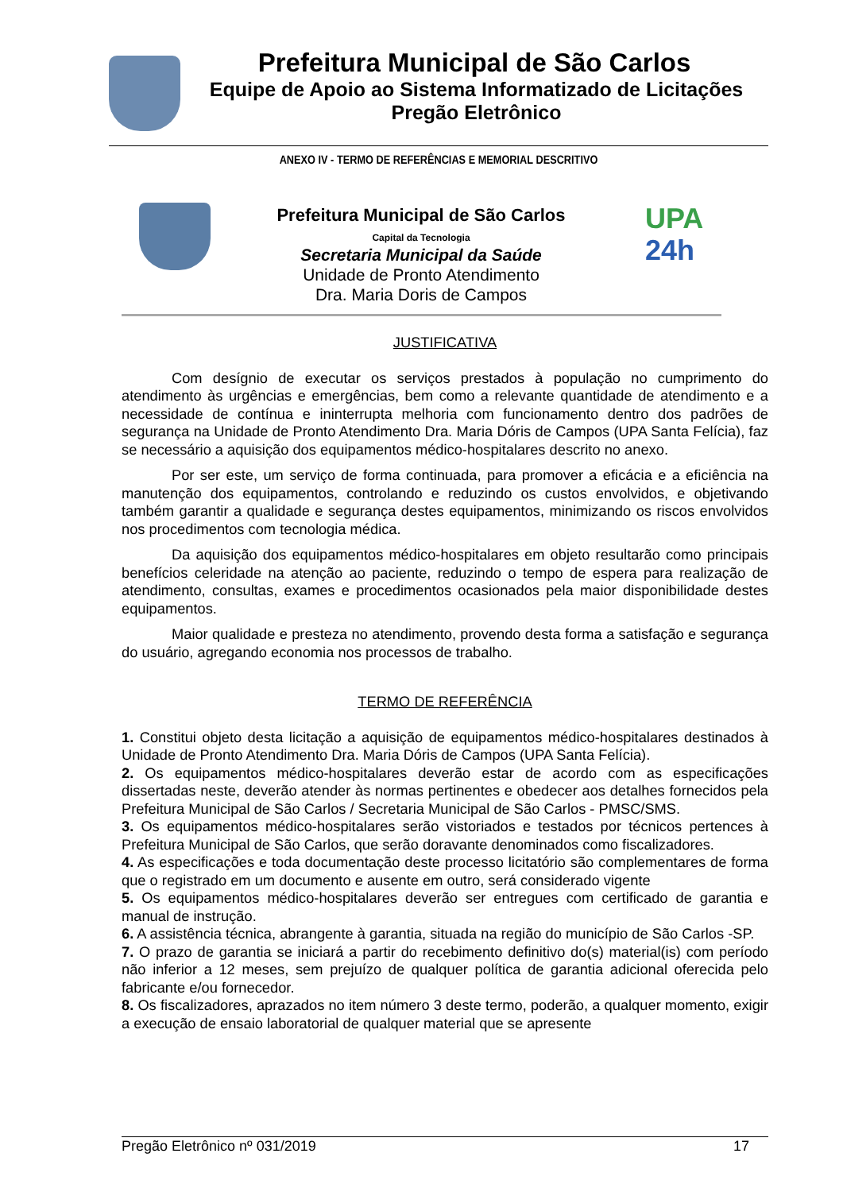Prefeitura Municipal de São Carlos
Equipe de Apoio ao Sistema Informatizado de Licitações
Pregão Eletrônico
ANEXO IV - TERMO DE REFERÊNCIAS E MEMORIAL DESCRITIVO
Prefeitura Municipal de São Carlos
Capital da Tecnologia
Secretaria Municipal da Saúde
Unidade de Pronto Atendimento
Dra. Maria Doris de Campos
UPA
24h
JUSTIFICATIVA
Com desígnio de executar os serviços prestados à população no cumprimento do atendimento às urgências e emergências, bem como a relevante quantidade de atendimento e a necessidade de contínua e ininterrupta melhoria com funcionamento dentro dos padrões de segurança na Unidade de Pronto Atendimento Dra. Maria Dóris de Campos (UPA Santa Felícia), faz se necessário a aquisição dos equipamentos médico-hospitalares descrito no anexo.
Por ser este, um serviço de forma continuada, para promover a eficácia e a eficiência na manutenção dos equipamentos, controlando e reduzindo os custos envolvidos, e objetivando também garantir a qualidade e segurança destes equipamentos, minimizando os riscos envolvidos nos procedimentos com tecnologia médica.
Da aquisição dos equipamentos médico-hospitalares em objeto resultarão como principais benefícios celeridade na atenção ao paciente, reduzindo o tempo de espera para realização de atendimento, consultas, exames e procedimentos ocasionados pela maior disponibilidade destes equipamentos.
Maior qualidade e presteza no atendimento, provendo desta forma a satisfação e segurança do usuário, agregando economia nos processos de trabalho.
TERMO DE REFERÊNCIA
1. Constitui objeto desta licitação a aquisição de equipamentos médico-hospitalares destinados à Unidade de Pronto Atendimento Dra. Maria Dóris de Campos (UPA Santa Felícia).
2. Os equipamentos médico-hospitalares deverão estar de acordo com as especificações dissertadas neste, deverão atender às normas pertinentes e obedecer aos detalhes fornecidos pela Prefeitura Municipal de São Carlos / Secretaria Municipal de São Carlos - PMSC/SMS.
3. Os equipamentos médico-hospitalares serão vistoriados e testados por técnicos pertences à Prefeitura Municipal de São Carlos, que serão doravante denominados como fiscalizadores.
4. As especificações e toda documentação deste processo licitatório são complementares de forma que o registrado em um documento e ausente em outro, será considerado vigente
5. Os equipamentos médico-hospitalares deverão ser entregues com certificado de garantia e manual de instrução.
6. A assistência técnica, abrangente à garantia, situada na região do município de São Carlos -SP.
7. O prazo de garantia se iniciará a partir do recebimento definitivo do(s) material(is) com período não inferior a 12 meses, sem prejuízo de qualquer política de garantia adicional oferecida pelo fabricante e/ou fornecedor.
8. Os fiscalizadores, aprazados no item número 3 deste termo, poderão, a qualquer momento, exigir a execução de ensaio laboratorial de qualquer material que se apresente
Pregão Eletrônico nº 031/2019 17